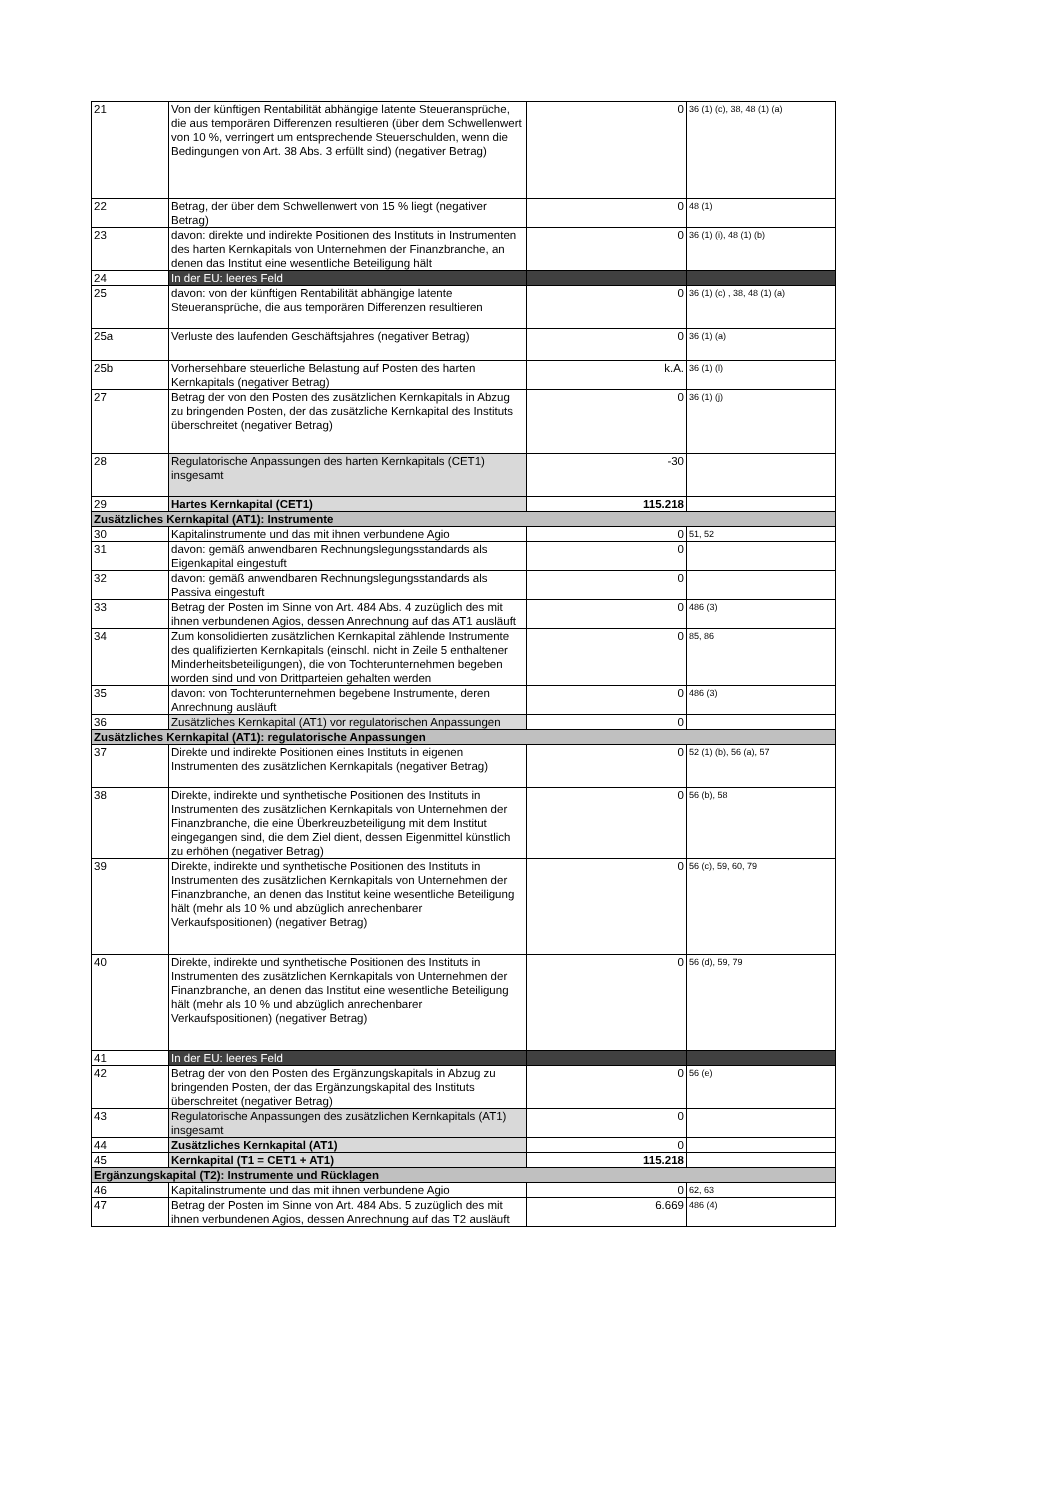| 21 | Von der künftigen Rentabilität abhängige latente Steueransprüche, die aus temporären Differenzen resultieren (über dem Schwellenwert von 10 %, verringert um entsprechende Steuerschulden, wenn die Bedingungen von Art. 38 Abs. 3 erfüllt sind) (negativer Betrag) | 0 | 36 (1) (c), 38, 48 (1) (a) |
| 22 | Betrag, der über dem Schwellenwert von 15 % liegt (negativer Betrag) | 0 | 48 (1) |
| 23 | davon: direkte und indirekte Positionen des Instituts in Instrumenten des harten Kernkapitals von Unternehmen der Finanzbranche, an denen das Institut eine wesentliche Beteiligung hält | 0 | 36 (1) (i), 48 (1) (b) |
| 24 | In der EU: leeres Feld | | |
| 25 | davon: von der künftigen Rentabilität abhängige latente Steueransprüche, die aus temporären Differenzen resultieren | 0 | 36 (1) (c) , 38, 48 (1) (a) |
| 25a | Verluste des laufenden Geschäftsjahres (negativer Betrag) | 0 | 36 (1) (a) |
| 25b | Vorhersehbare steuerliche Belastung auf Posten des harten Kernkapitals (negativer Betrag) | k.A. | 36 (1) (l) |
| 27 | Betrag der von den Posten des zusätzlichen Kernkapitals in Abzug zu bringenden Posten, der das zusätzliche Kernkapital des Instituts überschreitet (negativer Betrag) | 0 | 36 (1) (j) |
| 28 | Regulatorische Anpassungen des harten Kernkapitals (CET1) insgesamt | -30 | |
| 29 | Hartes Kernkapital (CET1) | 115.218 | |
| Zusätzliches Kernkapital (AT1): Instrumente | | | |
| 30 | Kapitalinstrumente und das mit ihnen verbundene Agio | 0 | 51, 52 |
| 31 | davon: gemäß anwendbaren Rechnungslegungsstandards als Eigenkapital eingestuft | 0 | |
| 32 | davon: gemäß anwendbaren Rechnungslegungsstandards als Passiva eingestuft | 0 | |
| 33 | Betrag der Posten im Sinne von Art. 484 Abs. 4 zuzüglich des mit ihnen verbundenen Agios, dessen Anrechnung auf das AT1 ausläuft | 0 | 486 (3) |
| 34 | Zum konsolidierten zusätzlichen Kernkapital zählende Instrumente des qualifizierten Kernkapitals (einschl. nicht in Zeile 5 enthaltener Minderheitsbeteiligungen), die von Tochterunternehmen begeben worden sind und von Drittparteien gehalten werden | 0 | 85, 86 |
| 35 | davon: von Tochterunternehmen begebene Instrumente, deren Anrechnung ausläuft | 0 | 486 (3) |
| 36 | Zusätzliches Kernkapital (AT1) vor regulatorischen Anpassungen | 0 | |
| Zusätzliches Kernkapital (AT1): regulatorische Anpassungen | | | |
| 37 | Direkte und indirekte Positionen eines Instituts in eigenen Instrumenten des zusätzlichen Kernkapitals (negativer Betrag) | 0 | 52 (1) (b), 56 (a), 57 |
| 38 | Direkte, indirekte und synthetische Positionen des Instituts in Instrumenten des zusätzlichen Kernkapitals von Unternehmen der Finanzbranche, die eine Überkreuzbeteiligung mit dem Institut eingegangen sind, die dem Ziel dient, dessen Eigenmittel künstlich zu erhöhen (negativer Betrag) | 0 | 56 (b), 58 |
| 39 | Direkte, indirekte und synthetische Positionen des Instituts in Instrumenten des zusätzlichen Kernkapitals von Unternehmen der Finanzbranche, an denen das Institut keine wesentliche Beteiligung hält (mehr als 10 % und abzüglich anrechenbarer Verkaufspositionen) (negativer Betrag) | 0 | 56 (c), 59, 60, 79 |
| 40 | Direkte, indirekte und synthetische Positionen des Instituts in Instrumenten des zusätzlichen Kernkapitals von Unternehmen der Finanzbranche, an denen das Institut eine wesentliche Beteiligung hält (mehr als 10 % und abzüglich anrechenbarer Verkaufspositionen) (negativer Betrag) | 0 | 56 (d), 59, 79 |
| 41 | In der EU: leeres Feld | | |
| 42 | Betrag der von den Posten des Ergänzungskapitals in Abzug zu bringenden Posten, der das Ergänzungskapital des Instituts überschreitet (negativer Betrag) | 0 | 56 (e) |
| 43 | Regulatorische Anpassungen des zusätzlichen Kernkapitals (AT1) insgesamt | 0 | |
| 44 | Zusätzliches Kernkapital (AT1) | 0 | |
| 45 | Kernkapital (T1 = CET1 + AT1) | 115.218 | |
| Ergänzungskapital (T2): Instrumente und Rücklagen | | | |
| 46 | Kapitalinstrumente und das mit ihnen verbundene Agio | 0 | 62, 63 |
| 47 | Betrag der Posten im Sinne von Art. 484 Abs. 5 zuzüglich des mit ihnen verbundenen Agios, dessen Anrechnung auf das T2 ausläuft | 6.669 | 486 (4) |